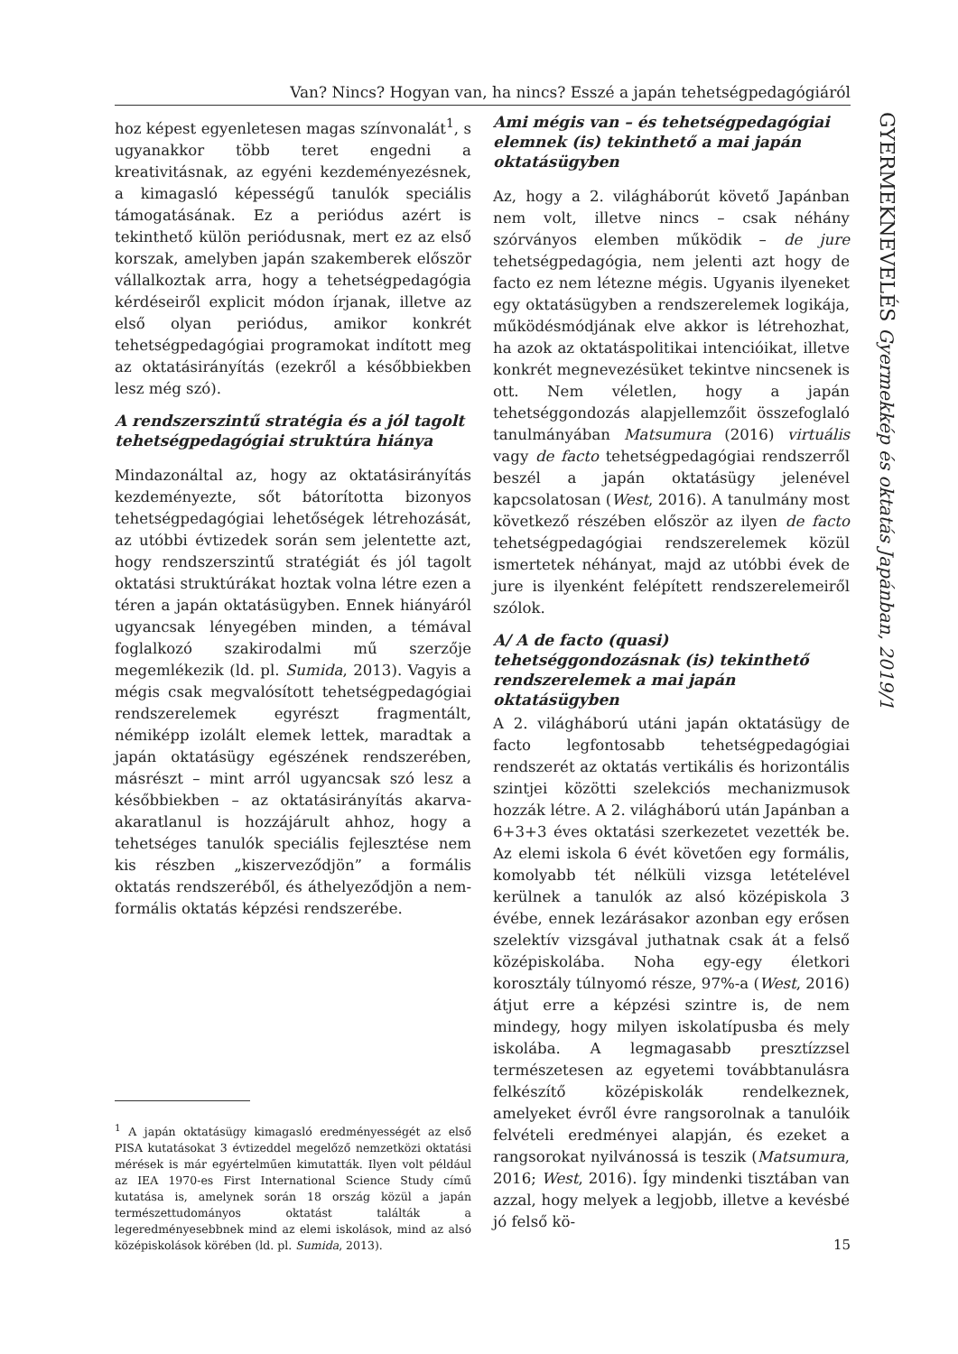Van? Nincs? Hogyan van, ha nincs? Esszé a japán tehetségpedagógiáról
hoz képest egyenletesen magas színvonalát<sup>1</sup>, s ugyanakkor több teret engedni a kreativitásnak, az egyéni kezdeményezésnek, a kimagasló képességű tanulók speciális támogatásának. Ez a periódus azért is tekinthető külön periódusnak, mert ez az első korszak, amelyben japán szakemberek először vállalkoztak arra, hogy a tehetségpedagógia kérdéseiről explicit módon írjanak, illetve az első olyan periódus, amikor konkrét tehetségpedagógiai programokat indított meg az oktatásirányítás (ezekről a későbbiekben lesz még szó).
A rendszerszintű stratégia és a jól tagolt tehetségpedagógiai struktúra hiánya
Mindazonáltal az, hogy az oktatásirányítás kezdeményezte, sőt bátorította bizonyos tehetségpedagógiai lehetőségek létrehozását, az utóbbi évtizedek során sem jelentette azt, hogy rendszerszintű stratégiát és jól tagolt oktatási struktúrákat hoztak volna létre ezen a téren a japán oktatásügyben. Ennek hiányáról ugyancsak lényegében minden, a témával foglalkozó szakirodalmi mű szerzője megemlékezik (ld. pl. Sumida, 2013). Vagyis a mégis csak megvalósított tehetségpedagógiai rendszerelemek egyrészt fragmentált, némiképp izolált elemek lettek, maradtak a japán oktatásügy egészének rendszerében, másrészt – mint arról ugyancsak szó lesz a későbbiekben – az oktatásirányítás akarva-akaratlanul is hozzájárult ahhoz, hogy a tehetséges tanulók speciális fejlesztése nem kis részben „kiszerveződjön” a formális oktatás rendszeréből, és áthelyeződjön a nem-formális oktatás képzési rendszerébe.
<sup>1</sup> A japán oktatásügy kimagasló eredményességét az első PISA kutatásokat 3 évtizeddel megelőző nemzetközi oktatási mérések is már egyértelműen kimutatták. Ilyen volt például az IEA 1970-es First International Science Study című kutatása is, amelynek során 18 ország közül a japán természettudományos oktatást találták a legeredményesebbnek mind az elemi iskolások, mind az alsó középiskolások körében (ld. pl. Sumida, 2013).
Ami mégis van – és tehetségpedagógiai elemnek (is) tekinthető a mai japán oktatásügyben
Az, hogy a 2. világháborút követő Japánban nem volt, illetve nincs – csak néhány szórványos elemben működik – de jure tehetségpedagógia, nem jelenti azt hogy de facto ez nem létezne mégis. Ugyanis ilyeneket egy oktatásügyben a rendszerelemek logikája, működésmódjának elve akkor is létrehozhat, ha azok az oktatáspolitikai intencióikat, illetve konkrét megnevezésüket tekintve nincsenek is ott. Nem véletlen, hogy a japán tehetséggondozás alapjellemzőit összefoglaló tanulmányában Matsumura (2016) virtuális vagy de facto tehetségpedagógiai rendszerről beszél a japán oktatásügy jelenével kapcsolatosan (West, 2016). A tanulmány most következő részében először az ilyen de facto tehetségpedagógiai rendszerelemek közül ismertetek néhányat, majd az utóbbi évek de jure is ilyenként felépített rendszerelemeiről szólok.
A/ A de facto (quasi) tehetséggondozásnak (is) tekinthető rendszerelemek a mai japán oktatásügyben
A 2. világháború utáni japán oktatásügy de facto legfontosabb tehetségpedagógiai rendszerét az oktatás vertikális és horizontális szintjei közötti szelekciós mechanizmusok hozzák létre. A 2. világháború után Japánban a 6+3+3 éves oktatási szerkezetet vezették be. Az elemi iskola 6 évét követően egy formális, komolyabb tét nélküli vizsga letételével kerülnek a tanulók az alsó középiskola 3 évébe, ennek lezárásakor azonban egy erősen szelektív vizsgával juthatnak csak át a felső középiskolába. Noha egy-egy életkori korosztály túlnyomó része, 97%-a (West, 2016) átjut erre a képzési szintre is, de nem mindegy, hogy milyen iskolatípusba és mely iskolába. A legmagasabb presztízzsel természetesen az egyetemi továbbtanulásra felkészítő középiskolák rendelkeznek, amelyeket évről évre rangsorolnak a tanulóik felvételi eredményei alapján, és ezeket a rangsorokat nyilvánossá is teszik (Matsumura, 2016; West, 2016). Így mindenki tisztában van azzal, hogy melyek a legjobb, illetve a kevésbé jó felső kö-
GYERMEKNEVELÉS Gyermekkép és oktatás Japánban, 2019/1
15